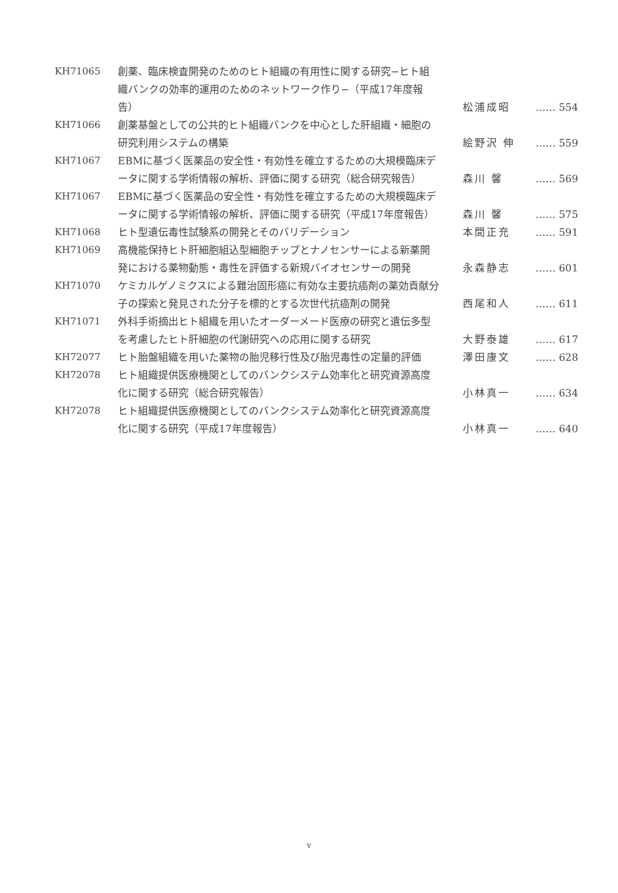| KH71065 | 創薬、臨床検査開発のためのヒト組織の有用性に関する研究−ヒト組織バンクの効率的運用のためのネットワーク作り−（平成17年度報告） | 松浦成昭 | …… 554 |
| KH71066 | 創薬基盤としての公共的ヒト組織バンクを中心とした肝組織・細胞の研究利用システムの構築 | 絵野沢 伸 | …… 559 |
| KH71067 | EBMに基づく医薬品の安全性・有効性を確立するための大規模臨床データに関する学術情報の解析、評価に関する研究（総合研究報告） | 森川 馨 | …… 569 |
| KH71067 | EBMに基づく医薬品の安全性・有効性を確立するための大規模臨床データに関する学術情報の解析、評価に関する研究（平成17年度報告） | 森川 馨 | …… 575 |
| KH71068 | ヒト型遺伝毒性試験系の開発とそのバリデーション | 本間正充 | …… 591 |
| KH71069 | 高機能保持ヒト肝細胞組込型細胞チップとナノセンサーによる新薬開発における薬物動態・毒性を評価する新規バイオセンサーの開発 | 永森静志 | …… 601 |
| KH71070 | ケミカルゲノミクスによる難治固形癌に有効な主要抗癌剤の薬効貢献分子の探索と発見された分子を標的とする次世代抗癌剤の開発 | 西尾和人 | …… 611 |
| KH71071 | 外科手術摘出ヒト組織を用いたオーダーメード医療の研究と遺伝多型を考慮したヒト肝細胞の代謝研究への応用に関する研究 | 大野泰雄 | …… 617 |
| KH72077 | ヒト胎盤組織を用いた薬物の胎児移行性及び胎児毒性の定量的評価 | 澤田康文 | …… 628 |
| KH72078 | ヒト組織提供医療機関としてのバンクシステム効率化と研究資源高度化に関する研究（総合研究報告） | 小林真一 | …… 634 |
| KH72078 | ヒト組織提供医療機関としてのバンクシステム効率化と研究資源高度化に関する研究（平成17年度報告） | 小林真一 | …… 640 |
v